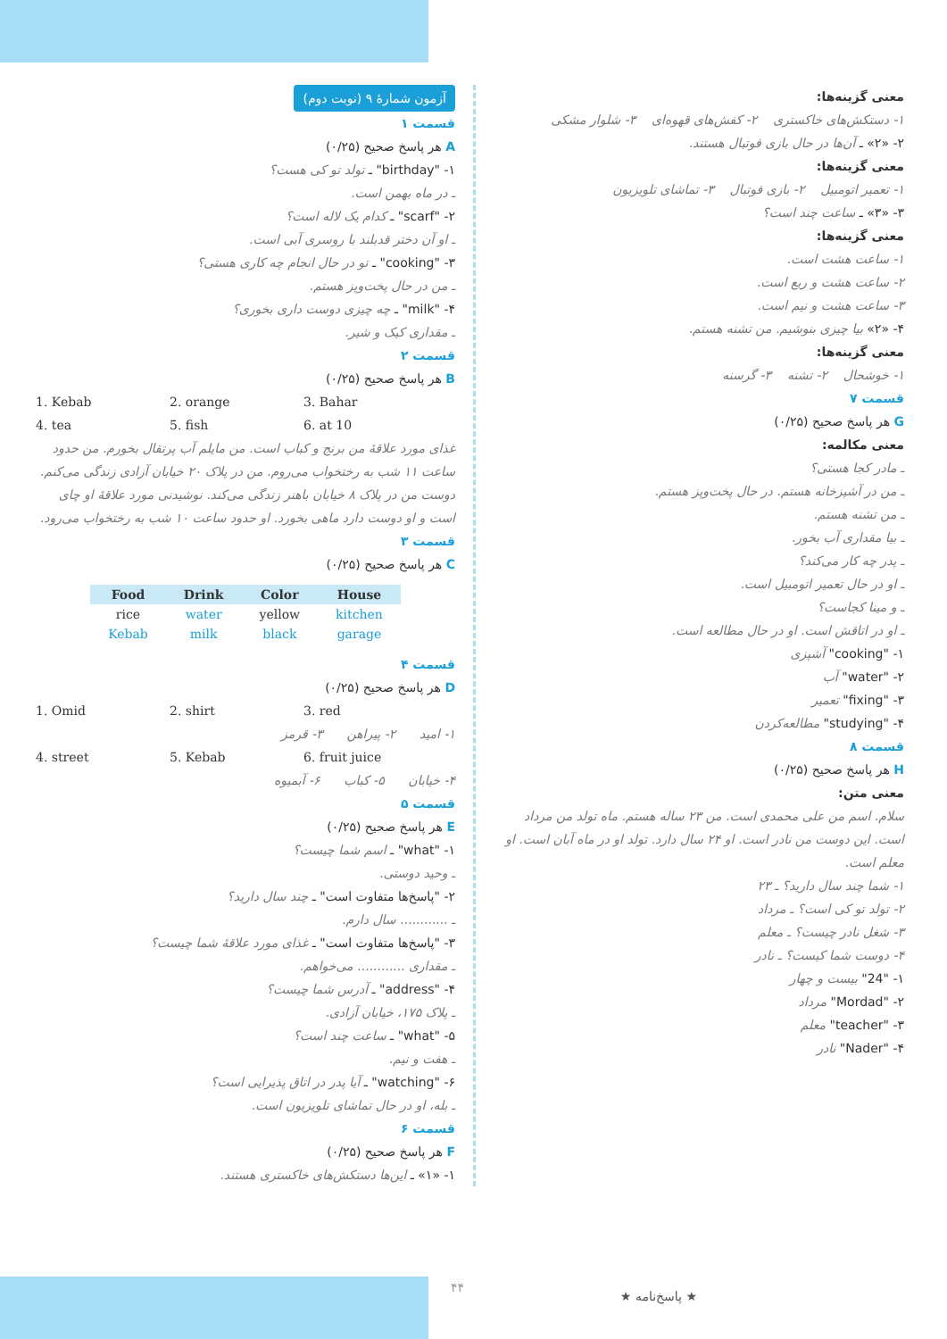آزمون شمارهٔ ۹ (نوبت دوم)
قسمت ۱
A هر پاسخ صحیح (۰/۲۵)
۱- "birthday" ـ تولد تو کی هست؟
ـ در ماه بهمن است.
۲- "scarf" ـ کدام یک لاله است؟
ـ او آن دختر قدبلند با روسری آبی است.
۳- "cooking" ـ تو در حال انجام چه کاری هستی؟
ـ من در حال پخت‌وپز هستم.
۴- "milk" ـ چه چیزی دوست داری بخوری؟
ـ مقداری کیک و شیر.
قسمت ۲
B هر پاسخ صحیح (۰/۲۵)
1. Kebab 2. orange 3. Bahar
4. tea 5. fish 6. at 10
غذای مورد علاقهٔ من برنج و کباب است. من مایلم آب پرتقال بخورم. من حدود ساعت ۱۱ شب به رختخواب می‌روم. من در پلاک ۲۰ خیابان آزادی زندگی می‌کنم. دوست من در پلاک ۸ خیابان باهنر زندگی می‌کند. نوشیدنی مورد علاقهٔ او چای است و او دوست دارد ماهی بخورد. او حدود ساعت ۱۰ شب به رختخواب می‌رود.
قسمت ۳
C هر پاسخ صحیح (۰/۲۵)
| Food | Drink | Color | House |
| --- | --- | --- | --- |
| rice | water | yellow | kitchen |
| Kebab | milk | black | garage |
قسمت ۴
D هر پاسخ صحیح (۰/۲۵)
1. Omid 2. shirt 3. red
۱- امید ۲- پیراهن ۳- قرمز
4. street 5. Kebab 6. fruit juice
۴- خیابان ۵- کباب ۶- آبمیوه
قسمت ۵
E هر پاسخ صحیح (۰/۲۵)
۱- "what" ـ اسم شما چیست؟
ـ وحید دوستی.
۲- "پاسخ‌ها متفاوت است" ـ چند سال دارید؟
ـ ............ سال دارم.
۳- "پاسخ‌ها متفاوت است" ـ غذای مورد علاقهٔ شما چیست؟
ـ مقداری ............ می‌خواهم.
۴- "address" ـ آدرس شما چیست؟
ـ پلاک ۱۷۵، خیابان آزادی.
۵- "what" ـ ساعت چند است؟
ـ هفت و نیم.
۶- "watching" ـ آیا پدر در اتاق پذیرایی است؟
ـ بله، او در حال تماشای تلویزیون است.
قسمت ۶
F هر پاسخ صحیح (۰/۲۵)
۱- «۱» ـ این‌ها دستکش‌های خاکستری هستند.
معنی گزینه‌ها:
۱- دستکش‌های خاکستری ۲- کفش‌های قهوه‌ای ۳- شلوار مشکی
۲- «۲» ـ آن‌ها در حال بازی فوتبال هستند.
معنی گزینه‌ها:
۱- تعمیر اتومبیل ۲- بازی فوتبال ۳- تماشای تلویزیون
۳- «۳» ـ ساعت چند است؟
معنی گزینه‌ها:
۱- ساعت هشت است.
۲- ساعت هشت و ربع است.
۳- ساعت هشت و نیم است.
۴- «۲» بیا چیزی بنوشیم. من تشنه هستم.
معنی گزینه‌ها:
۱- خوشحال ۲- تشنه ۳- گرسنه
قسمت ۷
G هر پاسخ صحیح (۰/۲۵)
معنی مکالمه:
ـ مادر کجا هستی؟
ـ من در آشپزخانه هستم. در حال پخت‌وپز هستم.
ـ من تشنه هستم.
ـ بیا مقداری آب بخور.
ـ پدر چه کار می‌کند؟
ـ او در حال تعمیر اتومبیل است.
ـ و مینا کجاست؟
ـ او در اتاقش است. او در حال مطالعه است.
۱- "cooking" آشپزی
۲- "water" آب
۳- "fixing" تعمیر
۴- "studying" مطالعه‌کردن
قسمت ۸
H هر پاسخ صحیح (۰/۲۵)
معنی متن:
سلام. اسم من علی محمدی است. من ۲۳ ساله هستم. ماه تولد من مرداد است. این دوست من نادر است. او ۲۴ سال دارد. تولد او در ماه آبان است. او معلم است.
۱- شما چند سال دارید؟ ـ ۲۳
۲- تولد تو کی است؟ ـ مرداد
۳- شغل نادر چیست؟ ـ معلم
۴- دوست شما کیست؟ ـ نادر
۱- "24" بیست و چهار
۲- "Mordad" مرداد
۳- "teacher" معلم
۴- "Nader" نادر
۴۴
★ پاسخ‌نامه ★